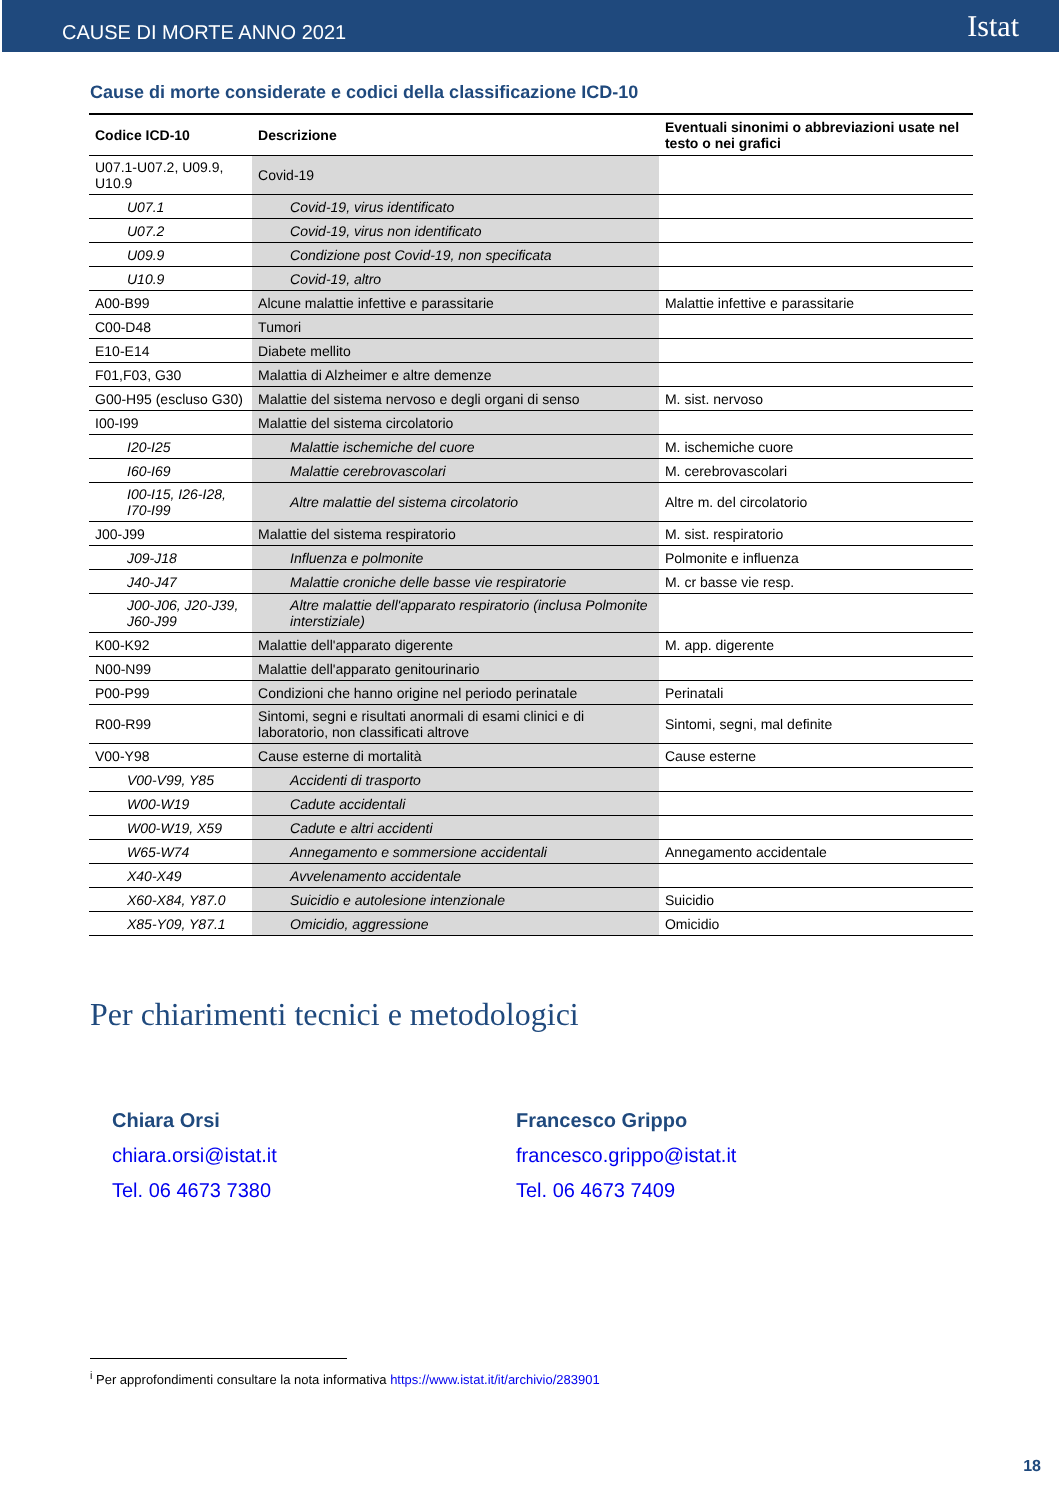CAUSE DI MORTE ANNO 2021
Istat
Cause di morte considerate e codici della classificazione ICD-10
| Codice ICD-10 | Descrizione | Eventuali sinonimi o abbreviazioni usate nel testo o nei grafici |
| --- | --- | --- |
| U07.1-U07.2, U09.9, U10.9 | Covid-19 | |
| U07.1 | Covid-19, virus identificato | |
| U07.2 | Covid-19, virus non identificato | |
| U09.9 | Condizione post Covid-19, non specificata | |
| U10.9 | Covid-19, altro | |
| A00-B99 | Alcune malattie infettive e parassitarie | Malattie infettive e parassitarie |
| C00-D48 | Tumori | |
| E10-E14 | Diabete mellito | |
| F01,F03, G30 | Malattia di Alzheimer e altre demenze | |
| G00-H95 (escluso G30) | Malattie del sistema nervoso e degli organi di senso | M. sist. nervoso |
| I00-I99 | Malattie del sistema circolatorio | |
| I20-I25 | Malattie ischemiche del cuore | M. ischemiche cuore |
| I60-I69 | Malattie cerebrovascolari | M. cerebrovascolari |
| I00-I15, I26-I28, I70-I99 | Altre malattie del sistema circolatorio | Altre m. del circolatorio |
| J00-J99 | Malattie del sistema respiratorio | M. sist. respiratorio |
| J09-J18 | Influenza e polmonite | Polmonite e influenza |
| J40-J47 | Malattie croniche delle basse vie respiratorie | M. cr basse vie resp. |
| J00-J06, J20-J39, J60-J99 | Altre malattie dell'apparato respiratorio (inclusa Polmonite interstiziale) | |
| K00-K92 | Malattie dell'apparato digerente | M. app. digerente |
| N00-N99 | Malattie dell'apparato genitourinario | |
| P00-P99 | Condizioni che hanno origine nel periodo perinatale | Perinatali |
| R00-R99 | Sintomi, segni e risultati anormali di esami clinici e di laboratorio, non classificati altrove | Sintomi, segni, mal definite |
| V00-Y98 | Cause esterne di mortalità | Cause esterne |
| V00-V99, Y85 | Accidenti di trasporto | |
| W00-W19 | Cadute accidentali | |
| W00-W19, X59 | Cadute e altri accidenti | |
| W65-W74 | Annegamento e sommersione accidentali | Annegamento accidentale |
| X40-X49 | Avvelenamento accidentale | |
| X60-X84, Y87.0 | Suicidio e autolesione intenzionale | Suicidio |
| X85-Y09, Y87.1 | Omicidio, aggressione | Omicidio |
Per chiarimenti tecnici e metodologici
Chiara Orsi
chiara.orsi@istat.it
Tel. 06 4673 7380
Francesco Grippo
francesco.grippo@istat.it
Tel. 06 4673 7409
<sup>i</sup> Per approfondimenti consultare la nota informativa https://www.istat.it/it/archivio/283901
18